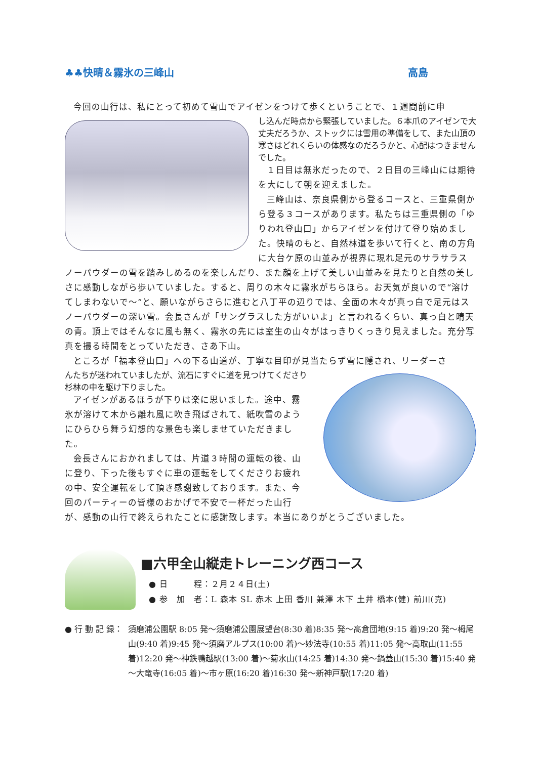♣♣快晴＆霧氷の三峰山 高島
今回の山行は、私にとって初めて雪山でアイゼンをつけて歩くということで、１週間前に申
し込んだ時点から緊張していました。６本爪のアイゼンで大丈夫だろうか、ストックには雪用の準備をして、また山頂の寒さはどれくらいの体感なのだろうかと、心配はつきませんでした。
１日目は無氷だったので、２日目の三峰山には期待を大にして朝を迎えました。
三峰山は、奈良県側から登るコースと、三重県側から登る３コースがあります。私たちは三重県側の「ゆりわれ登山口」からアイゼンを付けて登り始めました。快晴のもと、自然林道を歩いて行くと、南の方角に大台ケ原の山並みが視界に現れ足元のサラサラスノーパウダーの雪を踏みしめるのを楽しんだり、また顔を上げて美しい山並みを見たりと自然の美しさに感動しながら歩いていました。すると、周りの木々に霧氷がちらほら。お天気が良いので“溶けてしまわないで～”と、願いながらさらに進むと八丁平の辺りでは、全面の木々が真っ白で足元はスノーパウダーの深い雪。会長さんが「サングラスした方がいいよ」と言われるくらい、真っ白と晴天の青。頂上ではそんなに風も無く、霧氷の先には室生の山々がはっきりくっきり見えました。充分写真を撮る時間をとっていただき、さあ下山。
ところが「福本登山口」への下る山道が、丁寧な目印が見当たらず雪に隠され、リーダーさ
んたちが迷われていましたが、流石にすぐに道を見つけてくださり杉林の中を駆け下りました。
アイゼンがあるほうが下りは楽に思いました。途中、霧氷が溶けて木から離れ風に吹き飛ばされて、紙吹雪のようにひらひら舞う幻想的な景色も楽しませていただきました。
会長さんにおかれましては、片道３時間の運転の後、山に登り、下った後もすぐに車の運転をしてくださりお疲れの中、安全運転をして頂き感謝致しております。また、今回のパーティーの皆様のおかげで不安で一杯だった山行が、感動の山行で終えられたことに感謝致します。本当にありがとうございました。
■六甲全山縦走トレーニング西コース
● 日　　　程：２月２４日(土)
● 参　加　者：L 森本 SL 赤木 上田 香川 兼澤 木下 土井 橋本(健) 前川(克)
● 行 動 記 録： 須磨浦公園駅 8:05 発～須磨浦公園展望台(8:30 着)8:35 発～高倉団地(9:15 着)9:20 発～栂尾山(9:40 着)9:45 発～須磨アルプス(10:00 着)～妙法寺(10:55 着)11:05 発～高取山(11:55 着)12:20 発～神鉄鴨越駅(13:00 着)～菊水山(14:25 着)14:30 発～鍋蓋山(15:30 着)15:40 発～大竜寺(16:05 着)～市ヶ原(16:20 着)16:30 発～新神戸駅(17:20 着)